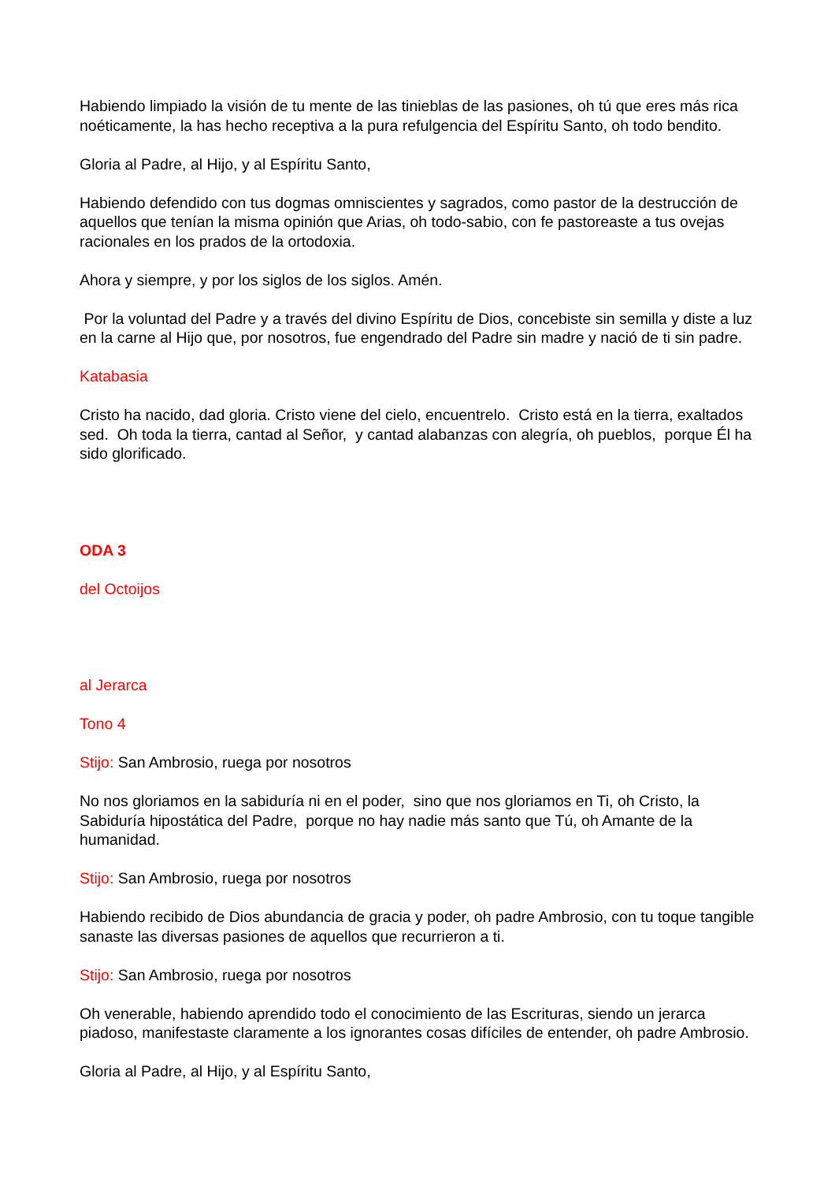Habiendo limpiado la visión de tu mente de las tinieblas de las pasiones, oh tú que eres más rica noéticamente, la has hecho receptiva a la pura refulgencia del Espíritu Santo, oh todo bendito.
Gloria al Padre, al Hijo, y al Espíritu Santo,
Habiendo defendido con tus dogmas omniscientes y sagrados, como pastor de la destrucción de aquellos que tenían la misma opinión que Arias, oh todo-sabio, con fe pastoreaste a tus ovejas racionales en los prados de la ortodoxia.
Ahora y siempre, y por los siglos de los siglos. Amén.
Por la voluntad del Padre y a través del divino Espíritu de Dios, concebiste sin semilla y diste a luz en la carne al Hijo que, por nosotros, fue engendrado del Padre sin madre y nació de ti sin padre.
Katabasia
Cristo ha nacido, dad gloria. Cristo viene del cielo, encuentrelo. Cristo está en la tierra, exaltados sed. Oh toda la tierra, cantad al Señor, y cantad alabanzas con alegría, oh pueblos, porque Él ha sido glorificado.
ODA 3
del Octoijos
al Jerarca
Tono 4
Stijo: San Ambrosio, ruega por nosotros
No nos gloriamos en la sabiduría ni en el poder, sino que nos gloriamos en Ti, oh Cristo, la Sabiduría hipostática del Padre, porque no hay nadie más santo que Tú, oh Amante de la humanidad.
Stijo: San Ambrosio, ruega por nosotros
Habiendo recibido de Dios abundancia de gracia y poder, oh padre Ambrosio, con tu toque tangible sanaste las diversas pasiones de aquellos que recurrieron a ti.
Stijo: San Ambrosio, ruega por nosotros
Oh venerable, habiendo aprendido todo el conocimiento de las Escrituras, siendo un jerarca piadoso, manifestaste claramente a los ignorantes cosas difíciles de entender, oh padre Ambrosio.
Gloria al Padre, al Hijo, y al Espíritu Santo,